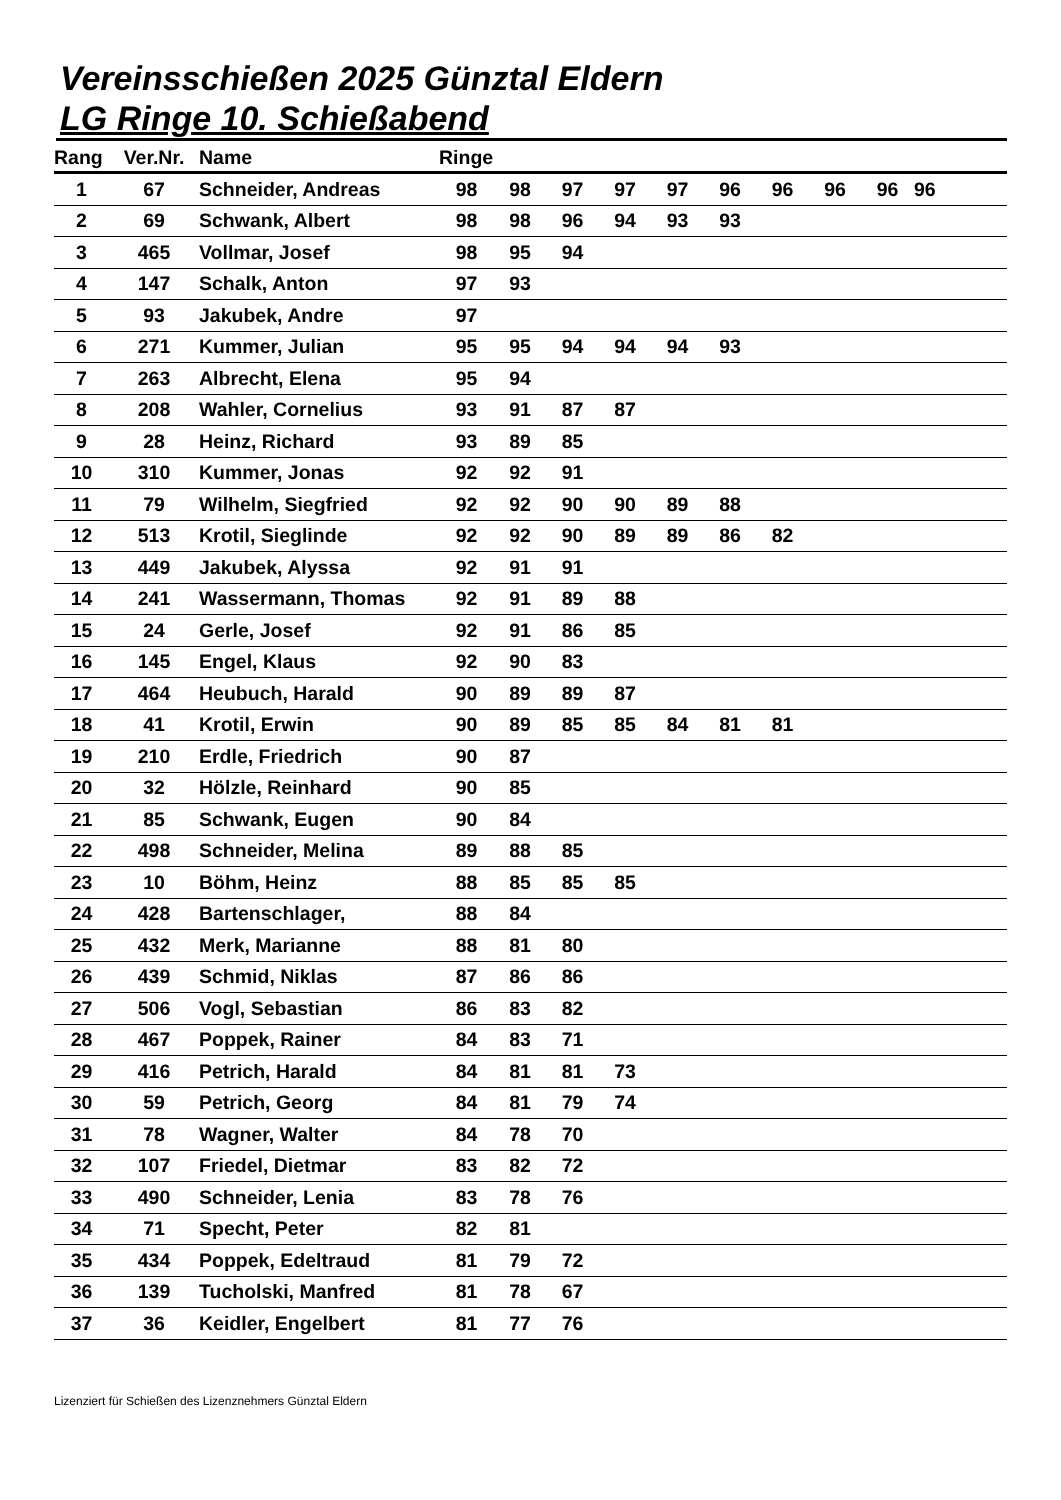Vereinsschießen 2025 Günztal Eldern
LG Ringe 10. Schießabend
| Rang | Ver.Nr. | Name | Ringe | | | | | | | | | |
| --- | --- | --- | --- | --- | --- | --- | --- | --- | --- | --- | --- | --- |
| 1 | 67 | Schneider, Andreas | 98 | 98 | 97 | 97 | 97 | 96 | 96 | 96 | 96 | 96 |
| 2 | 69 | Schwank, Albert | 98 | 98 | 96 | 94 | 93 | 93 | | | | |
| 3 | 465 | Vollmar, Josef | 98 | 95 | 94 | | | | | | | |
| 4 | 147 | Schalk, Anton | 97 | 93 | | | | | | | | |
| 5 | 93 | Jakubek, Andre | 97 | | | | | | | | | |
| 6 | 271 | Kummer, Julian | 95 | 95 | 94 | 94 | 94 | 93 | | | | |
| 7 | 263 | Albrecht, Elena | 95 | 94 | | | | | | | | |
| 8 | 208 | Wahler, Cornelius | 93 | 91 | 87 | 87 | | | | | | |
| 9 | 28 | Heinz, Richard | 93 | 89 | 85 | | | | | | | |
| 10 | 310 | Kummer, Jonas | 92 | 92 | 91 | | | | | | | |
| 11 | 79 | Wilhelm, Siegfried | 92 | 92 | 90 | 90 | 89 | 88 | | | | |
| 12 | 513 | Krotil, Sieglinde | 92 | 92 | 90 | 89 | 89 | 86 | 82 | | | |
| 13 | 449 | Jakubek, Alyssa | 92 | 91 | 91 | | | | | | | |
| 14 | 241 | Wassermann, Thomas | 92 | 91 | 89 | 88 | | | | | | |
| 15 | 24 | Gerle, Josef | 92 | 91 | 86 | 85 | | | | | | |
| 16 | 145 | Engel, Klaus | 92 | 90 | 83 | | | | | | | |
| 17 | 464 | Heubuch, Harald | 90 | 89 | 89 | 87 | | | | | | |
| 18 | 41 | Krotil, Erwin | 90 | 89 | 85 | 85 | 84 | 81 | 81 | | | |
| 19 | 210 | Erdle, Friedrich | 90 | 87 | | | | | | | | |
| 20 | 32 | Hölzle, Reinhard | 90 | 85 | | | | | | | | |
| 21 | 85 | Schwank, Eugen | 90 | 84 | | | | | | | | |
| 22 | 498 | Schneider, Melina | 89 | 88 | 85 | | | | | | | |
| 23 | 10 | Böhm, Heinz | 88 | 85 | 85 | 85 | | | | | | |
| 24 | 428 | Bartenschlager, | 88 | 84 | | | | | | | | |
| 25 | 432 | Merk, Marianne | 88 | 81 | 80 | | | | | | | |
| 26 | 439 | Schmid, Niklas | 87 | 86 | 86 | | | | | | | |
| 27 | 506 | Vogl, Sebastian | 86 | 83 | 82 | | | | | | | |
| 28 | 467 | Poppek, Rainer | 84 | 83 | 71 | | | | | | | |
| 29 | 416 | Petrich, Harald | 84 | 81 | 81 | 73 | | | | | | |
| 30 | 59 | Petrich, Georg | 84 | 81 | 79 | 74 | | | | | | |
| 31 | 78 | Wagner, Walter | 84 | 78 | 70 | | | | | | | |
| 32 | 107 | Friedel, Dietmar | 83 | 82 | 72 | | | | | | | |
| 33 | 490 | Schneider, Lenia | 83 | 78 | 76 | | | | | | | |
| 34 | 71 | Specht, Peter | 82 | 81 | | | | | | | | |
| 35 | 434 | Poppek, Edeltraud | 81 | 79 | 72 | | | | | | | |
| 36 | 139 | Tucholski, Manfred | 81 | 78 | 67 | | | | | | | |
| 37 | 36 | Keidler, Engelbert | 81 | 77 | 76 | | | | | | | |
Lizenziert für Schießen des Lizenznehmers Günztal Eldern